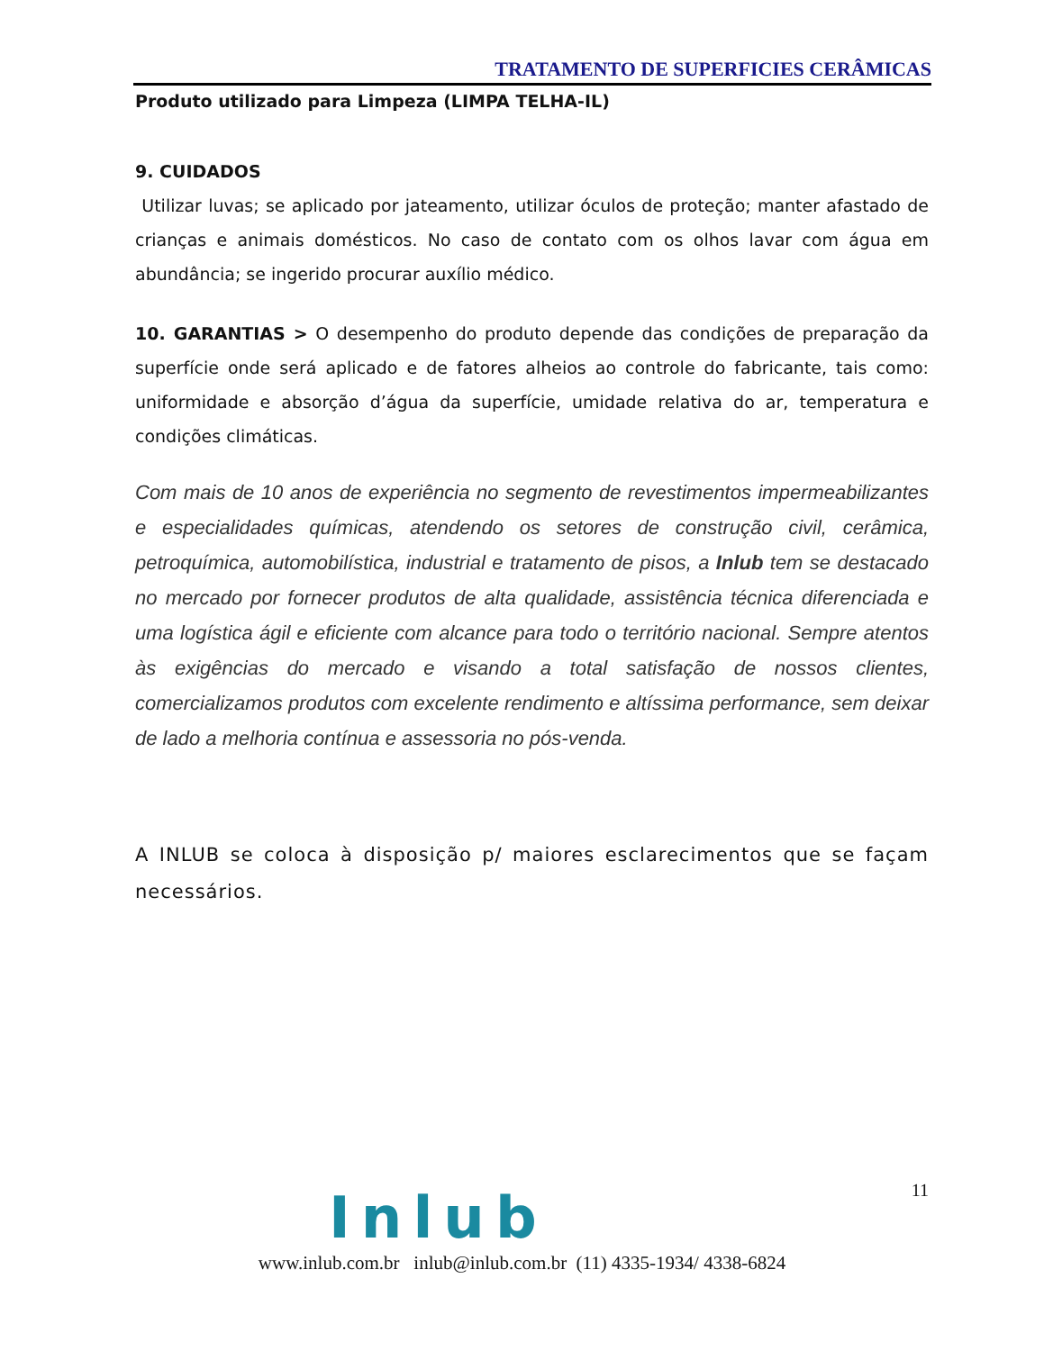TRATAMENTO DE SUPERFICIES CERÂMICAS
Produto utilizado para Limpeza (LIMPA TELHA-IL)
9. CUIDADOS
Utilizar luvas; se aplicado por jateamento, utilizar óculos de proteção; manter afastado de crianças e animais domésticos. No caso de contato com os olhos lavar com água em abundância; se ingerido procurar auxílio médico.
10. GARANTIAS > O desempenho do produto depende das condições de preparação da superfície onde será aplicado e de fatores alheios ao controle do fabricante, tais como: uniformidade e absorção d’água da superfície, umidade relativa do ar, temperatura e condições climáticas.
Com mais de 10 anos de experiência no segmento de revestimentos impermeabilizantes e especialidades químicas, atendendo os setores de construção civil, cerâmica, petroquímica, automobilística, industrial e tratamento de pisos, a Inlub tem se destacado no mercado por fornecer produtos de alta qualidade, assistência técnica diferenciada e uma logística ágil e eficiente com alcance para todo o território nacional. Sempre atentos às exigências do mercado e visando a total satisfação de nossos clientes, comercializamos produtos com excelente rendimento e altíssima performance, sem deixar de lado a melhoria contínua e assessoria no pós-venda.
A INLUB se coloca à disposição p/ maiores esclarecimentos que se façam necessários.
11 Inlub
www.inlub.com.br inlub@inlub.com.br (11) 4335-1934/ 4338-6824